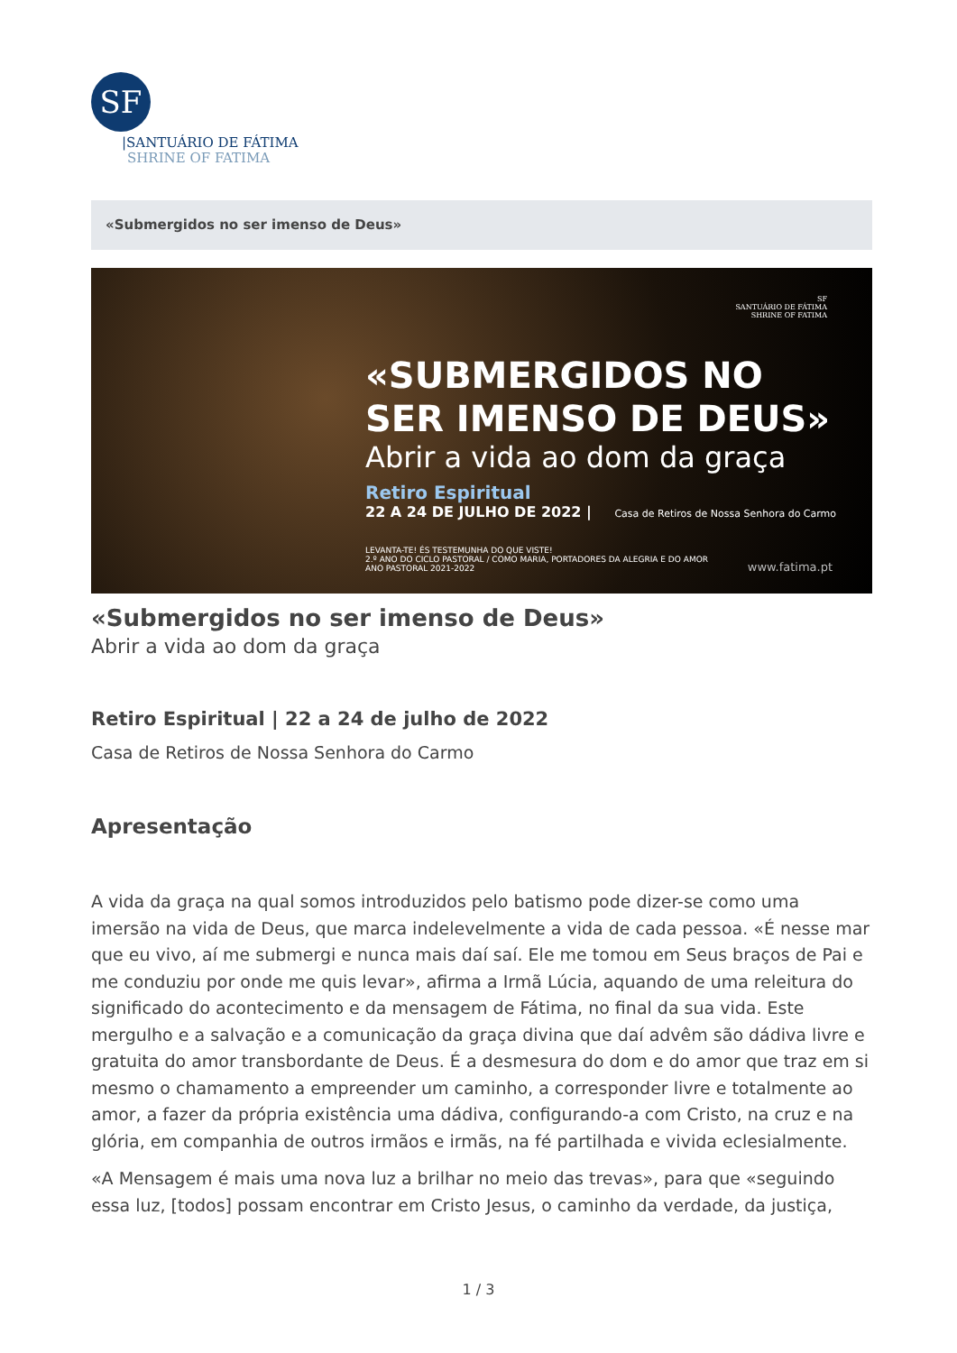SF
|SANTUÁRIO DE FÁTIMA
SHRINE OF FATIMA
«Submergidos no ser imenso de Deus»
SF
SANTUÁRIO DE FÁTIMA
SHRINE OF FATIMA
«SUBMERGIDOS NO
SER IMENSO DE DEUS»
Abrir a vida ao dom da graça
Retiro Espiritual
22 A 24 DE JULHO DE 2022 | Casa de Retiros de Nossa Senhora do Carmo
LEVANTA-TE! ÉS TESTEMUNHA DO QUE VISTE!
2.º ANO DO CICLO PASTORAL / COMO MARIA, PORTADORES DA ALEGRIA E DO AMOR
ANO PASTORAL 2021-2022
www.fatima.pt
«Submergidos no ser imenso de Deus»
Abrir a vida ao dom da graça
Retiro Espiritual | 22 a 24 de julho de 2022
Casa de Retiros de Nossa Senhora do Carmo
Apresentação
A vida da graça na qual somos introduzidos pelo batismo pode dizer-se como uma imersão na vida de Deus, que marca indelevelmente a vida de cada pessoa. «É nesse mar que eu vivo, aí me submergi e nunca mais daí saí. Ele me tomou em Seus braços de Pai e me conduziu por onde me quis levar», afirma a Irmã Lúcia, aquando de uma releitura do significado do acontecimento e da mensagem de Fátima, no final da sua vida. Este mergulho e a salvação e a comunicação da graça divina que daí advêm são dádiva livre e gratuita do amor transbordante de Deus. É a desmesura do dom e do amor que traz em si mesmo o chamamento a empreender um caminho, a corresponder livre e totalmente ao amor, a fazer da própria existência uma dádiva, configurando-a com Cristo, na cruz e na glória, em companhia de outros irmãos e irmãs, na fé partilhada e vivida eclesialmente.
«A Mensagem é mais uma nova luz a brilhar no meio das trevas», para que «seguindo essa luz, [todos] possam encontrar em Cristo Jesus, o caminho da verdade, da justiça,
1 / 3